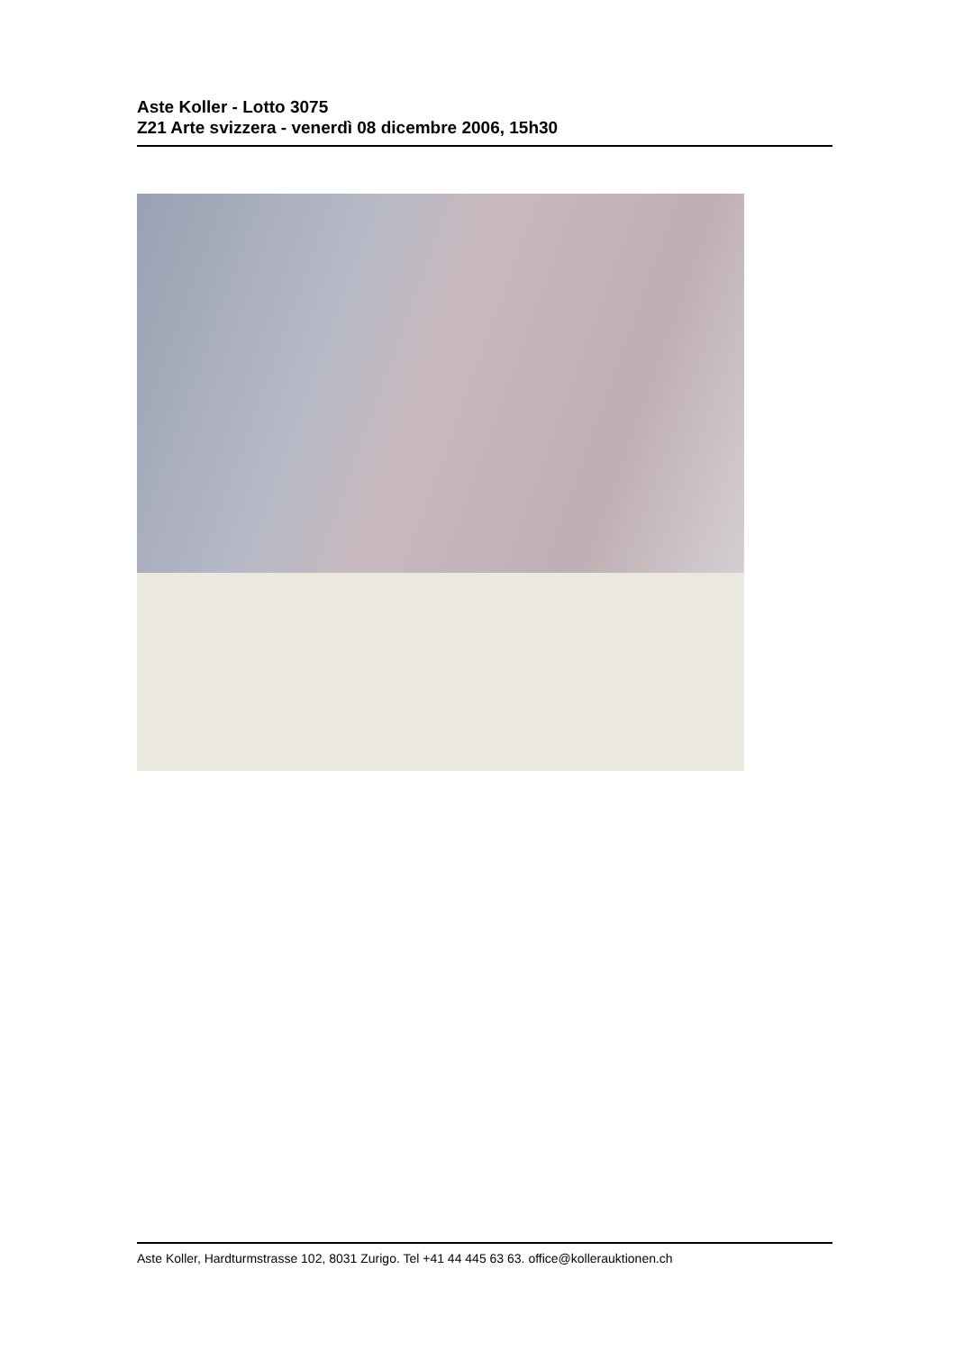Aste Koller - Lotto 3075
Z21 Arte svizzera - venerdì 08 dicembre 2006, 15h30
Aste Koller, Hardturmstrasse 102, 8031 Zurigo. Tel +41 44 445 63 63. office@kollerauktionen.ch